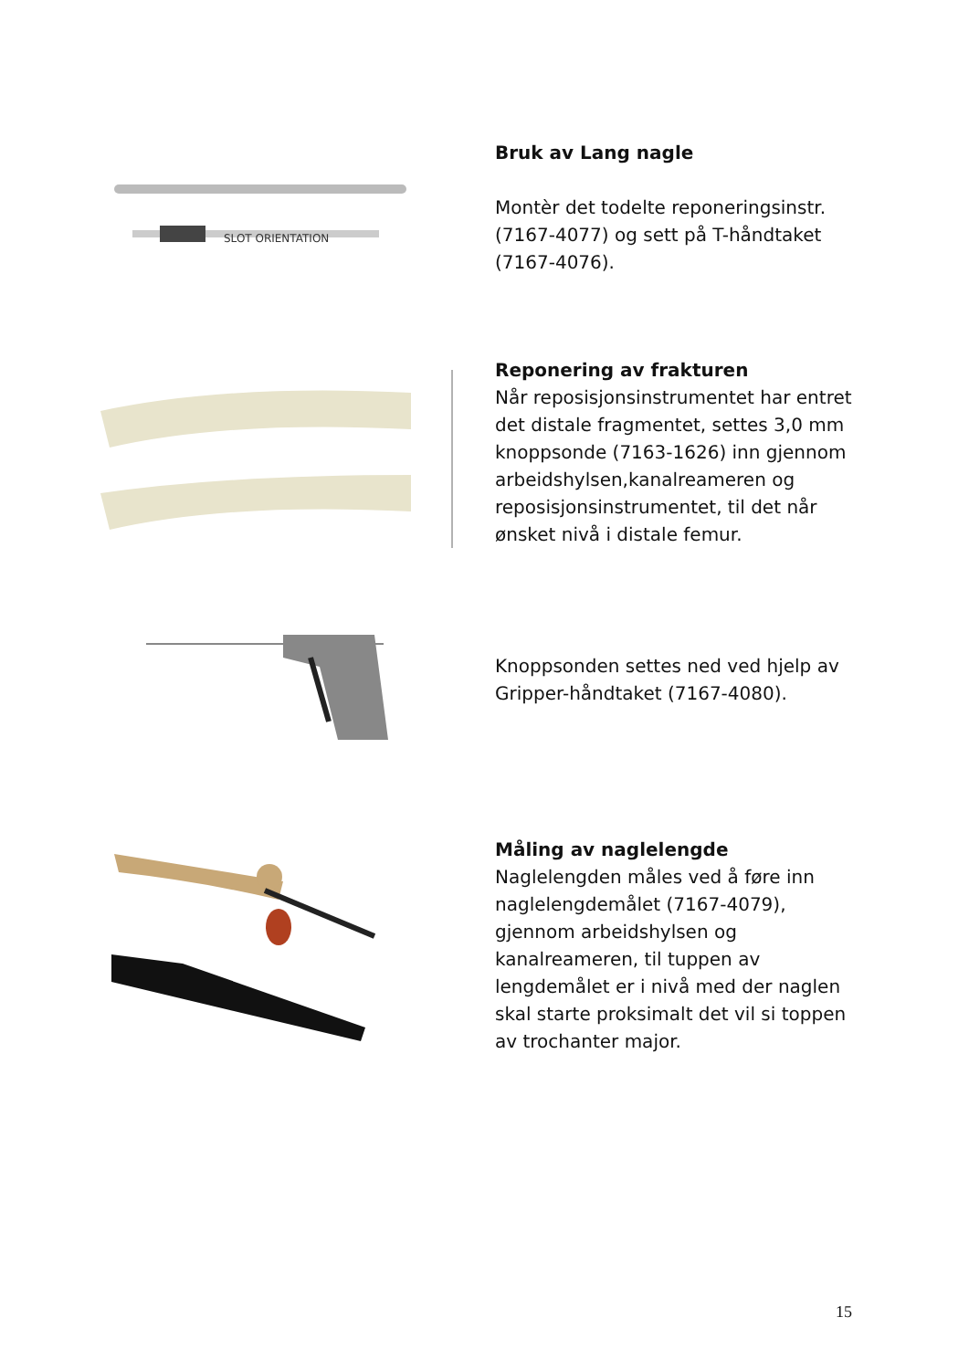SLOT ORIENTATION
Bruk av Lang nagle
Montèr det todelte reponeringsinstr. (7167-4077) og sett på T-håndtaket (7167-4076).
Reponering av frakturen
Når reposisjonsinstrumentet har entret det distale fragmentet, settes 3,0 mm knoppsonde (7163-1626) inn gjennom arbeidshylsen,kanalreameren og reposisjonsinstrumentet, til det når ønsket nivå i distale femur.
Knoppsonden settes ned ved hjelp av Gripper-håndtaket (7167-4080).
Måling av naglelengde
Naglelengden måles ved å føre inn naglelengdemålet (7167-4079), gjennom arbeidshylsen og kanalreameren, til tuppen av lengdemålet er i nivå med der naglen skal starte proksimalt det vil si toppen av trochanter major.
15